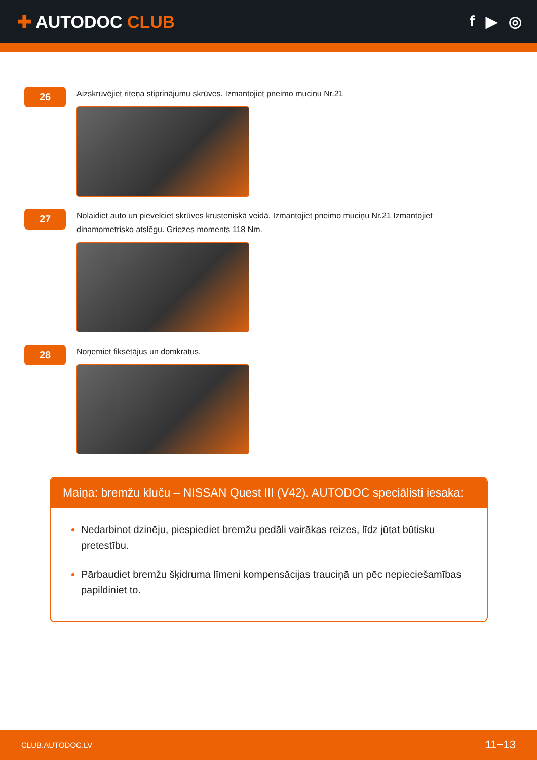✚ AUTODOC CLUB f ▶ ◎
26
Aizskruvējiet riteņa stiprinājumu skrūves. Izmantojiet pneimo muciņu Nr.21
27
Nolaidiet auto un pievelciet skrūves krusteniskā veidā. Izmantojiet pneimo muciņu Nr.21 Izmantojiet dinamometrisko atslēgu. Griezes moments 118 Nm.
28
Noņemiet fiksētājus un domkratus.
Maiņa: bremžu kluču – NISSAN Quest III (V42). AUTODOC speciālisti iesaka:
Nedarbinot dzinēju, piespiediet bremžu pedāli vairākas reizes, līdz jūtat būtisku pretestību.
Pārbaudiet bremžu šķidruma līmeni kompensācijas trauciņā un pēc nepieciešamības papildiniet to.
CLUB.AUTODOC.LV 11−13